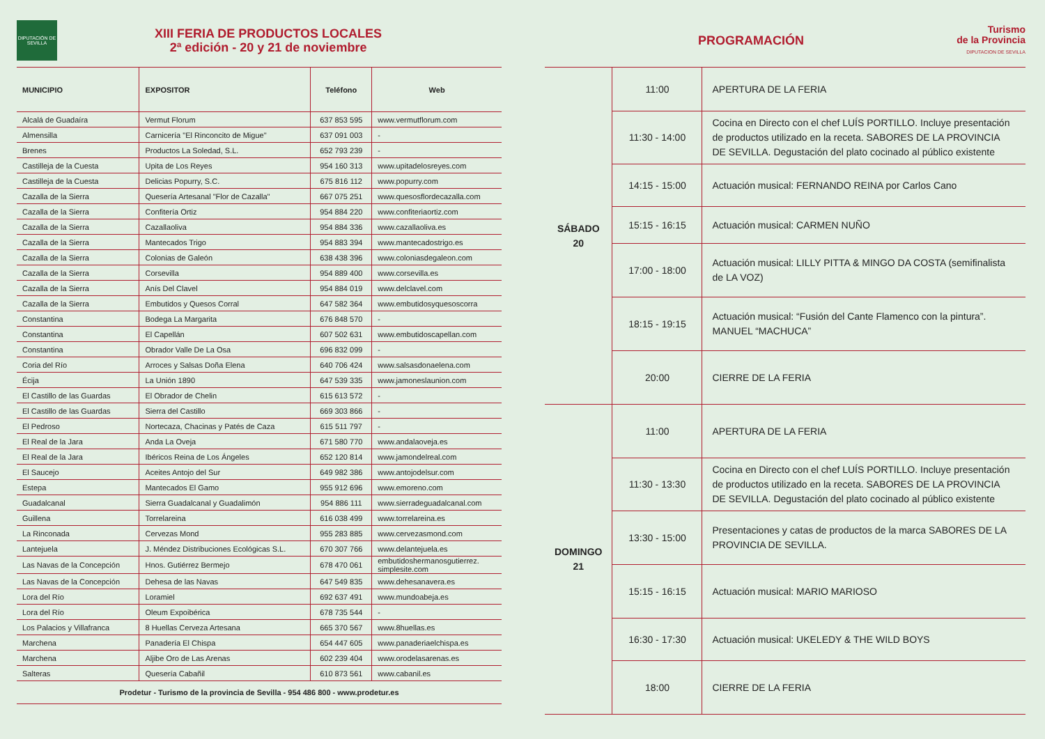DIPUTACIÓN DE SEVILLA
XIII FERIA DE PRODUCTOS LOCALES
2ª edición - 20 y 21 de noviembre
| MUNICIPIO | EXPOSITOR | Teléfono | Web |
| --- | --- | --- | --- |
| Alcalá de Guadaíra | Vermut Florum | 637 853 595 | www.vermutflorum.com |
| Almensilla | Carnicería "El Rinconcito de Migue" | 637 091 003 | - |
| Brenes | Productos La Soledad, S.L. | 652 793 239 | - |
| Castilleja de la Cuesta | Upita de Los Reyes | 954 160 313 | www.upitadelosreyes.com |
| Castilleja de la Cuesta | Delicias Popurry, S.C. | 675 816 112 | www.popurry.com |
| Cazalla de la Sierra | Quesería Artesanal "Flor de Cazalla" | 667 075 251 | www.quesosflordecazalla.com |
| Cazalla de la Sierra | Confitería Ortiz | 954 884 220 | www.confiteriaortiz.com |
| Cazalla de la Sierra | Cazallaoliva | 954 884 336 | www.cazallaoliva.es |
| Cazalla de la Sierra | Mantecados Trigo | 954 883 394 | www.mantecadostrigo.es |
| Cazalla de la Sierra | Colonias de Galeón | 638 438 396 | www.coloniasdegaleon.com |
| Cazalla de la Sierra | Corsevilla | 954 889 400 | www.corsevilla.es |
| Cazalla de la Sierra | Anís Del Clavel | 954 884 019 | www.delclavel.com |
| Cazalla de la Sierra | Embutidos y Quesos Corral | 647 582 364 | www.embutidosyquesoscorra |
| Constantina | Bodega La Margarita | 676 848 570 | - |
| Constantina | El Capellán | 607 502 631 | www.embutidoscapellan.com |
| Constantina | Obrador Valle De La Osa | 696 832 099 | - |
| Coria del Río | Arroces y Salsas Doña Elena | 640 706 424 | www.salsasdonaelena.com |
| Écija | La Unión 1890 | 647 539 335 | www.jamoneslaunion.com |
| El Castillo de las Guardas | El Obrador de Chelin | 615 613 572 | - |
| El Castillo de las Guardas | Sierra del Castillo | 669 303 866 | - |
| El Pedroso | Nortecaza, Chacinas y Patés de Caza | 615 511 797 | - |
| El Real de la Jara | Anda La Oveja | 671 580 770 | www.andalaoveja.es |
| El Real de la Jara | Ibéricos Reina de Los Ángeles | 652 120 814 | www.jamondelreal.com |
| El Saucejo | Aceites Antojo del Sur | 649 982 386 | www.antojodelsur.com |
| Estepa | Mantecados El Gamo | 955 912 696 | www.emoreno.com |
| Guadalcanal | Sierra Guadalcanal y Guadalimón | 954 886 111 | www.sierradeguadalcanal.com |
| Guillena | Torrelareina | 616 038 499 | www.torrelareina.es |
| La Rinconada | Cervezas Mond | 955 283 885 | www.cervezasmond.com |
| Lantejuela | J. Méndez Distribuciones Ecológicas S.L. | 670 307 766 | www.delantejuela.es |
| Las Navas de la Concepción | Hnos. Gutiérrez Bermejo | 678 470 061 | embutidoshermanosgutierrez. simplesite.com |
| Las Navas de la Concepción | Dehesa de las Navas | 647 549 835 | www.dehesanavera.es |
| Lora del Río | Loramiel | 692 637 491 | www.mundoabeja.es |
| Lora del Río | Oleum Expoibérica | 678 735 544 | - |
| Los Palacios y Villafranca | 8 Huellas Cerveza Artesana | 665 370 567 | www.8huellas.es |
| Marchena | Panadería El Chispa | 654 447 605 | www.panaderiaelchispa.es |
| Marchena | Aljibe Oro de Las Arenas | 602 239 404 | www.orodelasarenas.es |
| Salteras | Quesería Cabañil | 610 873 561 | www.cabanil.es |
Prodetur - Turismo de la provincia de Sevilla - 954 486 800 - www.prodetur.es
PROGRAMACIÓN
Turismo
de la Provincia
DIPUTACION DE SEVILLA
| SÁBADO 20 | 11:00 | APERTURA DE LA FERIA |
| | 11:30 - 14:00 | Cocina en Directo con el chef LUÍS PORTILLO. Incluye presentación de productos utilizado en la receta. SABORES DE LA PROVINCIA DE SEVILLA. Degustación del plato cocinado al público existente |
| | 14:15 - 15:00 | Actuación musical: FERNANDO REINA por Carlos Cano |
| | 15:15 - 16:15 | Actuación musical: CARMEN NUÑO |
| | 17:00 - 18:00 | Actuación musical: LILLY PITTA & MINGO DA COSTA (semifinalista de LA VOZ) |
| | 18:15 - 19:15 | Actuación musical: “Fusión del Cante Flamenco con la pintura”. MANUEL “MACHUCA” |
| | 20:00 | CIERRE DE LA FERIA |
| DOMINGO 21 | 11:00 | APERTURA DE LA FERIA |
| | 11:30 - 13:30 | Cocina en Directo con el chef LUÍS PORTILLO. Incluye presentación de productos utilizado en la receta. SABORES DE LA PROVINCIA DE SEVILLA. Degustación del plato cocinado al público existente |
| | 13:30 - 15:00 | Presentaciones y catas de productos de la marca SABORES DE LA PROVINCIA DE SEVILLA. |
| | 15:15 - 16:15 | Actuación musical: MARIO MARIOSO |
| | 16:30 - 17:30 | Actuación musical: UKELEDY & THE WILD BOYS |
| | 18:00 | CIERRE DE LA FERIA |